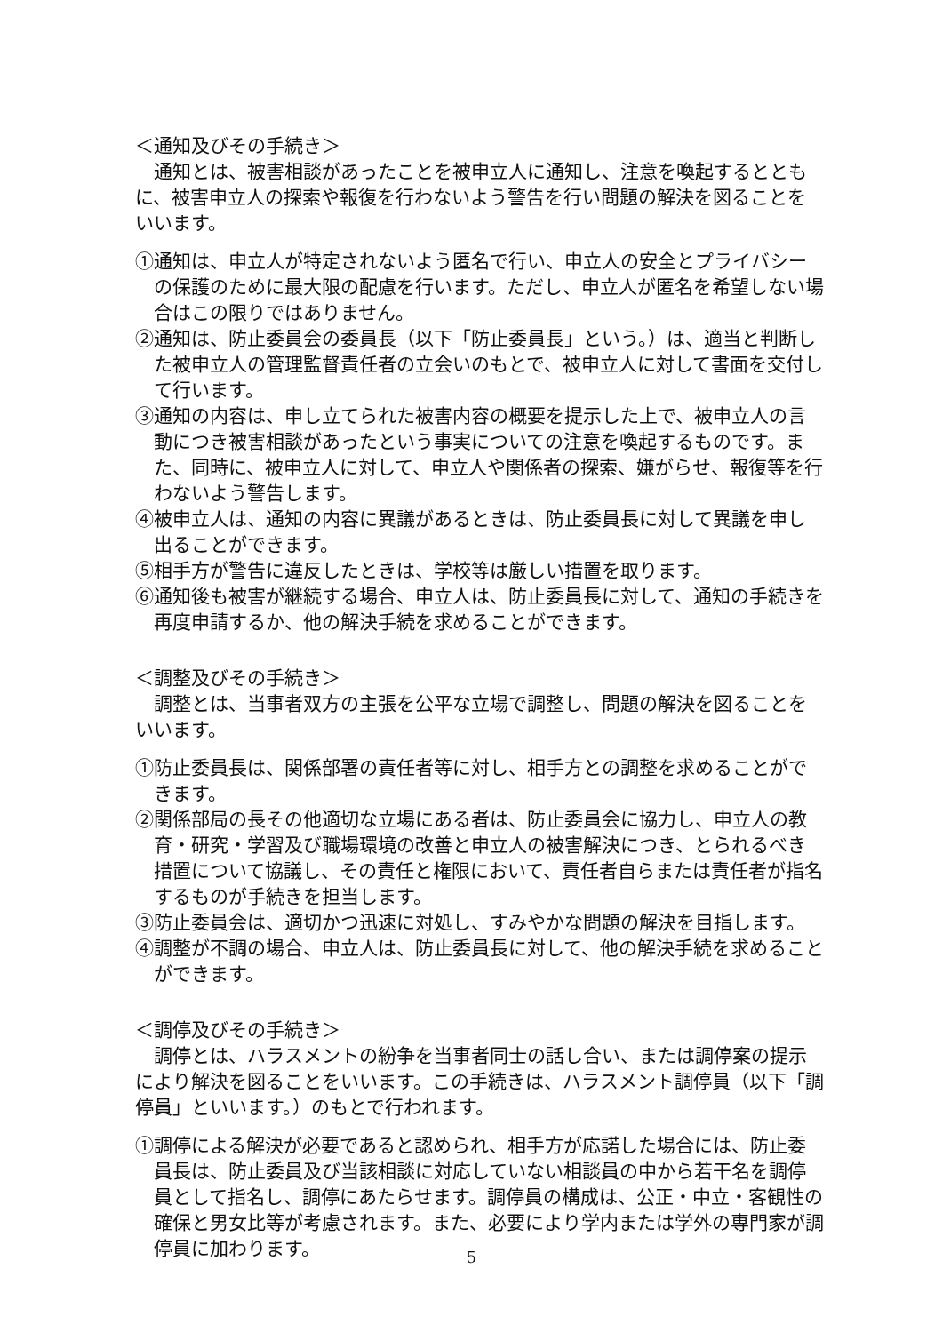＜通知及びその手続き＞
通知とは、被害相談があったことを被申立人に通知し、注意を喚起するとともに、被害申立人の探索や報復を行わないよう警告を行い問題の解決を図ることをいいます。
①通知は、申立人が特定されないよう匿名で行い、申立人の安全とプライバシーの保護のために最大限の配慮を行います。ただし、申立人が匿名を希望しない場合はこの限りではありません。
②通知は、防止委員会の委員長（以下「防止委員長」という。）は、適当と判断した被申立人の管理監督責任者の立会いのもとで、被申立人に対して書面を交付して行います。
③通知の内容は、申し立てられた被害内容の概要を提示した上で、被申立人の言動につき被害相談があったという事実についての注意を喚起するものです。また、同時に、被申立人に対して、申立人や関係者の探索、嫌がらせ、報復等を行わないよう警告します。
④被申立人は、通知の内容に異議があるときは、防止委員長に対して異議を申し出ることができます。
⑤相手方が警告に違反したときは、学校等は厳しい措置を取ります。
⑥通知後も被害が継続する場合、申立人は、防止委員長に対して、通知の手続きを再度申請するか、他の解決手続を求めることができます。
＜調整及びその手続き＞
調整とは、当事者双方の主張を公平な立場で調整し、問題の解決を図ることをいいます。
①防止委員長は、関係部署の責任者等に対し、相手方との調整を求めることができます。
②関係部局の長その他適切な立場にある者は、防止委員会に協力し、申立人の教育・研究・学習及び職場環境の改善と申立人の被害解決につき、とられるべき措置について協議し、その責任と権限において、責任者自らまたは責任者が指名するものが手続きを担当します。
③防止委員会は、適切かつ迅速に対処し、すみやかな問題の解決を目指します。
④調整が不調の場合、申立人は、防止委員長に対して、他の解決手続を求めることができます。
＜調停及びその手続き＞
調停とは、ハラスメントの紛争を当事者同士の話し合い、または調停案の提示により解決を図ることをいいます。この手続きは、ハラスメント調停員（以下「調停員」といいます。）のもとで行われます。
①調停による解決が必要であると認められ、相手方が応諾した場合には、防止委員長は、防止委員及び当該相談に対応していない相談員の中から若干名を調停員として指名し、調停にあたらせます。調停員の構成は、公正・中立・客観性の確保と男女比等が考慮されます。また、必要により学内または学外の専門家が調停員に加わります。
5